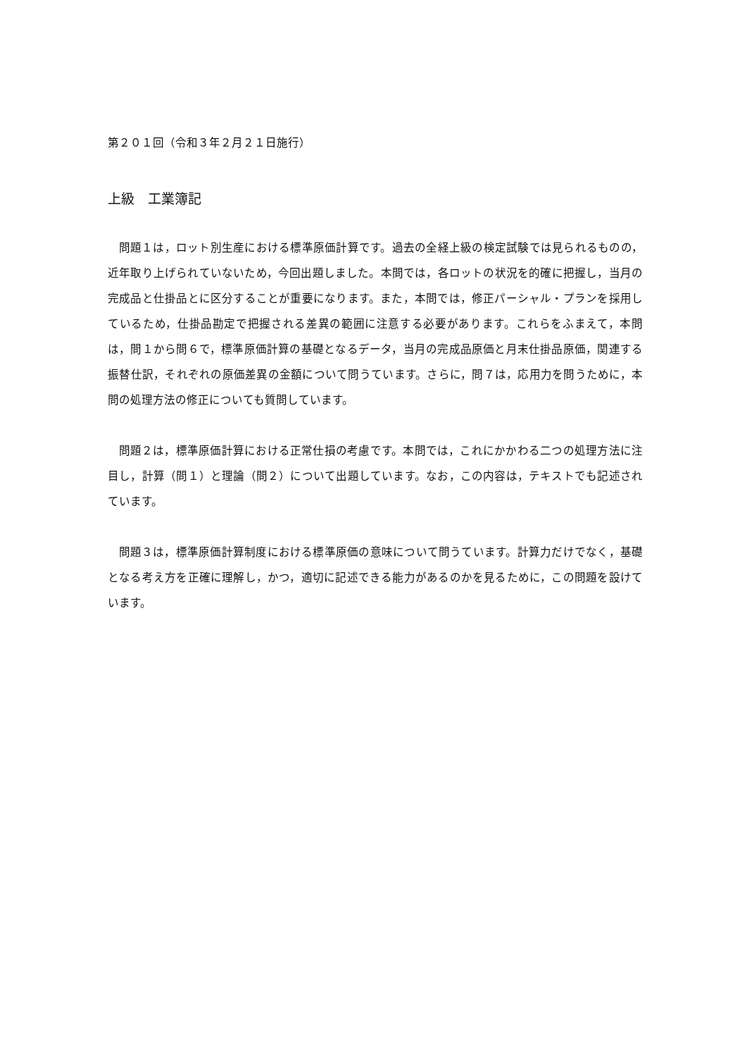第２０１回（令和３年２月２１日施行）
上級　工業簿記
問題１は，ロット別生産における標準原価計算です。過去の全経上級の検定試験では見られるものの，近年取り上げられていないため，今回出題しました。本問では，各ロットの状況を的確に把握し，当月の完成品と仕掛品とに区分することが重要になります。また，本問では，修正パーシャル・プランを採用しているため，仕掛品勘定で把握される差異の範囲に注意する必要があります。これらをふまえて，本問は，問１から問６で，標準原価計算の基礎となるデータ，当月の完成品原価と月末仕掛品原価，関連する振替仕訳，それぞれの原価差異の金額について問うています。さらに，問７は，応用力を問うために，本問の処理方法の修正についても質問しています。
問題２は，標準原価計算における正常仕損の考慮です。本問では，これにかかわる二つの処理方法に注目し，計算（問１）と理論（問２）について出題しています。なお，この内容は，テキストでも記述されています。
問題３は，標準原価計算制度における標準原価の意味について問うています。計算力だけでなく，基礎となる考え方を正確に理解し，かつ，適切に記述できる能力があるのかを見るために，この問題を設けています。